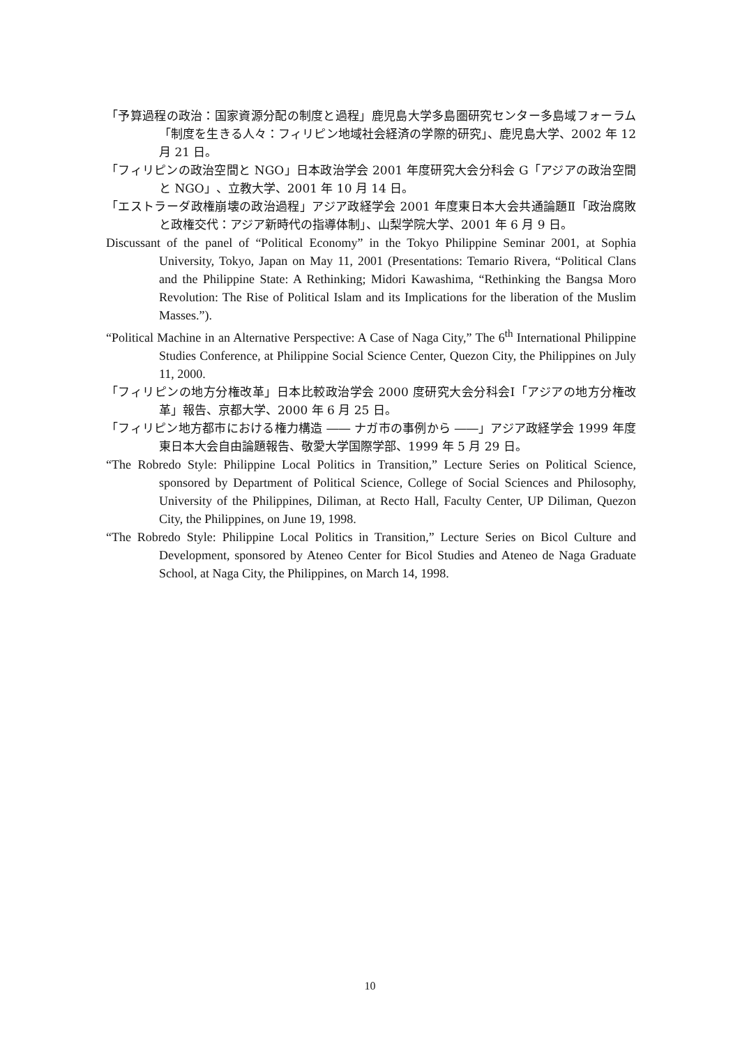「予算過程の政治：国家資源分配の制度と過程」鹿児島大学多島圏研究センター多島域フォーラム「制度を生きる人々：フィリピン地域社会経済の学際的研究」、鹿児島大学、2002 年 12 月 21 日。
「フィリピンの政治空間と NGO」日本政治学会 2001 年度研究大会分科会 G「アジアの政治空間と NGO」、立教大学、2001 年 10 月 14 日。
「エストラーダ政権崩壊の政治過程」アジア政経学会 2001 年度東日本大会共通論題Ⅱ「政治腐敗と政権交代：アジア新時代の指導体制」、山梨学院大学、2001 年 6 月 9 日。
Discussant of the panel of “Political Economy” in the Tokyo Philippine Seminar 2001, at Sophia University, Tokyo, Japan on May 11, 2001 (Presentations: Temario Rivera, “Political Clans and the Philippine State: A Rethinking; Midori Kawashima, “Rethinking the Bangsa Moro Revolution: The Rise of Political Islam and its Implications for the liberation of the Muslim Masses.”).
“Political Machine in an Alternative Perspective: A Case of Naga City,” The 6<sup>th</sup> International Philippine Studies Conference, at Philippine Social Science Center, Quezon City, the Philippines on July 11, 2000.
「フィリピンの地方分権改革」日本比較政治学会 2000 度研究大会分科会Ⅰ「アジアの地方分権改革」報告、京都大学、2000 年 6 月 25 日。
「フィリピン地方都市における権力構造 ―― ナガ市の事例から ――」アジア政経学会 1999 年度東日本大会自由論題報告、敬愛大学国際学部、1999 年 5 月 29 日。
“The Robredo Style: Philippine Local Politics in Transition,” Lecture Series on Political Science, sponsored by Department of Political Science, College of Social Sciences and Philosophy, University of the Philippines, Diliman, at Recto Hall, Faculty Center, UP Diliman, Quezon City, the Philippines, on June 19, 1998.
“The Robredo Style: Philippine Local Politics in Transition,” Lecture Series on Bicol Culture and Development, sponsored by Ateneo Center for Bicol Studies and Ateneo de Naga Graduate School, at Naga City, the Philippines, on March 14, 1998.
10